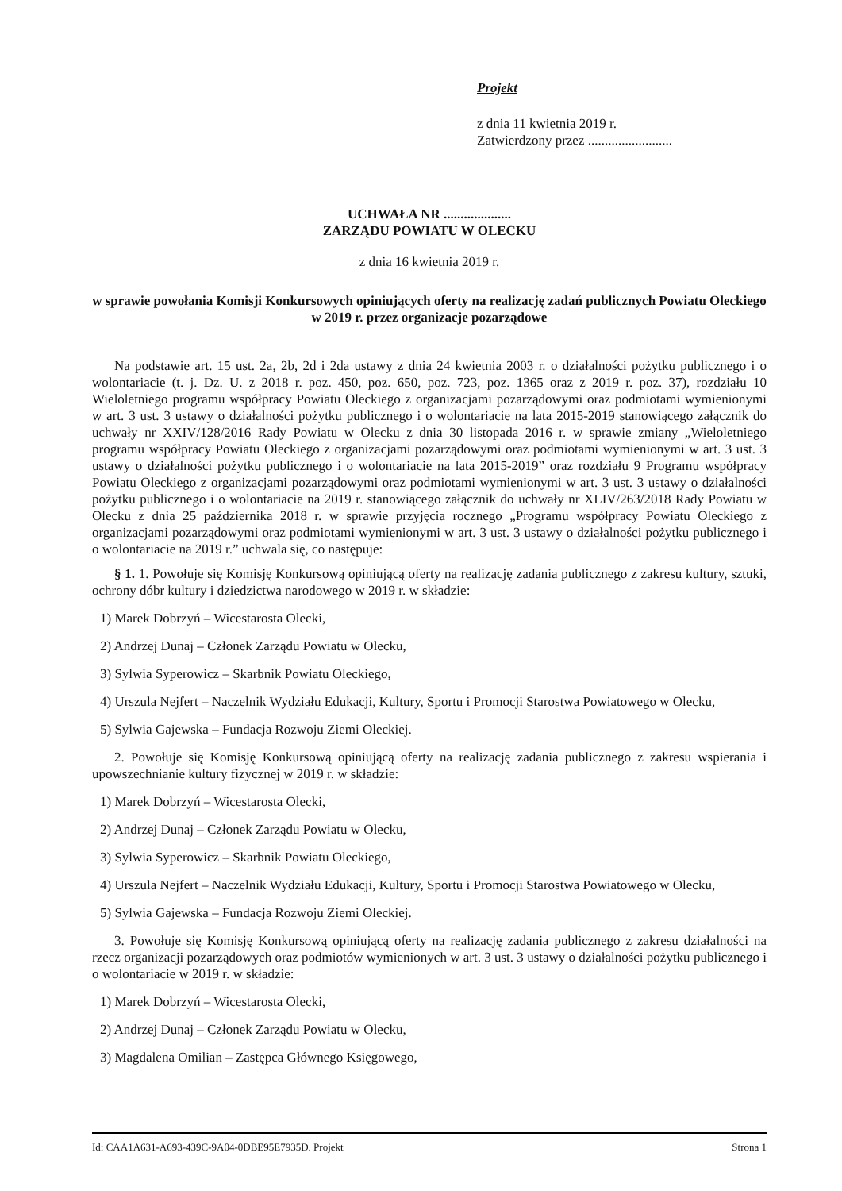Projekt
z dnia 11 kwietnia 2019 r.
Zatwierdzony przez .........................
UCHWAŁA NR ....................
ZARZĄDU POWIATU W OLECKU
z dnia 16 kwietnia 2019 r.
w sprawie powołania Komisji Konkursowych opiniujących oferty na realizację zadań publicznych Powiatu Oleckiego w 2019 r. przez organizacje pozarządowe
Na podstawie art. 15 ust. 2a, 2b, 2d i 2da ustawy z dnia 24 kwietnia 2003 r. o działalności pożytku publicznego i o wolontariacie (t. j. Dz. U. z 2018 r. poz. 450, poz. 650, poz. 723, poz. 1365 oraz z 2019 r. poz. 37), rozdziału 10 Wieloletniego programu współpracy Powiatu Oleckiego z organizacjami pozarządowymi oraz podmiotami wymienionymi w art. 3 ust. 3 ustawy o działalności pożytku publicznego i o wolontariacie na lata 2015-2019 stanowiącego załącznik do uchwały nr XXIV/128/2016 Rady Powiatu w Olecku z dnia 30 listopada 2016 r. w sprawie zmiany „Wieloletniego programu współpracy Powiatu Oleckiego z organizacjami pozarządowymi oraz podmiotami wymienionymi w art. 3 ust. 3 ustawy o działalności pożytku publicznego i o wolontariacie na lata 2015-2019” oraz rozdziału 9 Programu współpracy Powiatu Oleckiego z organizacjami pozarządowymi oraz podmiotami wymienionymi w art. 3 ust. 3 ustawy o działalności pożytku publicznego i o wolontariacie na 2019 r. stanowiącego załącznik do uchwały nr XLIV/263/2018 Rady Powiatu w Olecku z dnia 25 października 2018 r. w sprawie przyjęcia rocznego „Programu współpracy Powiatu Oleckiego z organizacjami pozarządowymi oraz podmiotami wymienionymi w art. 3 ust. 3 ustawy o działalności pożytku publicznego i o wolontariacie na 2019 r.” uchwala się, co następuje:
§ 1. 1. Powołuje się Komisję Konkursową opiniującą oferty na realizację zadania publicznego z zakresu kultury, sztuki, ochrony dóbr kultury i dziedzictwa narodowego w 2019 r. w składzie:
1) Marek Dobrzyń – Wicestarosta Olecki,
2) Andrzej Dunaj – Członek Zarządu Powiatu w Olecku,
3) Sylwia Syperowicz – Skarbnik Powiatu Oleckiego,
4) Urszula Nejfert – Naczelnik Wydziału Edukacji, Kultury, Sportu i Promocji Starostwa Powiatowego w Olecku,
5) Sylwia Gajewska – Fundacja Rozwoju Ziemi Oleckiej.
2. Powołuje się Komisję Konkursową opiniującą oferty na realizację zadania publicznego z zakresu wspierania i upowszechnianie kultury fizycznej w 2019 r. w składzie:
1) Marek Dobrzyń – Wicestarosta Olecki,
2) Andrzej Dunaj – Członek Zarządu Powiatu w Olecku,
3) Sylwia Syperowicz – Skarbnik Powiatu Oleckiego,
4) Urszula Nejfert – Naczelnik Wydziału Edukacji, Kultury, Sportu i Promocji Starostwa Powiatowego w Olecku,
5) Sylwia Gajewska – Fundacja Rozwoju Ziemi Oleckiej.
3. Powołuje się Komisję Konkursową opiniującą oferty na realizację zadania publicznego z zakresu działalności na rzecz organizacji pozarządowych oraz podmiotów wymienionych w art. 3 ust. 3 ustawy o działalności pożytku publicznego i o wolontariacie w 2019 r. w składzie:
1) Marek Dobrzyń – Wicestarosta Olecki,
2) Andrzej Dunaj – Członek Zarządu Powiatu w Olecku,
3) Magdalena Omilian – Zastępca Głównego Księgowego,
Id: CAA1A631-A693-439C-9A04-0DBE95E7935D. Projekt Strona 1